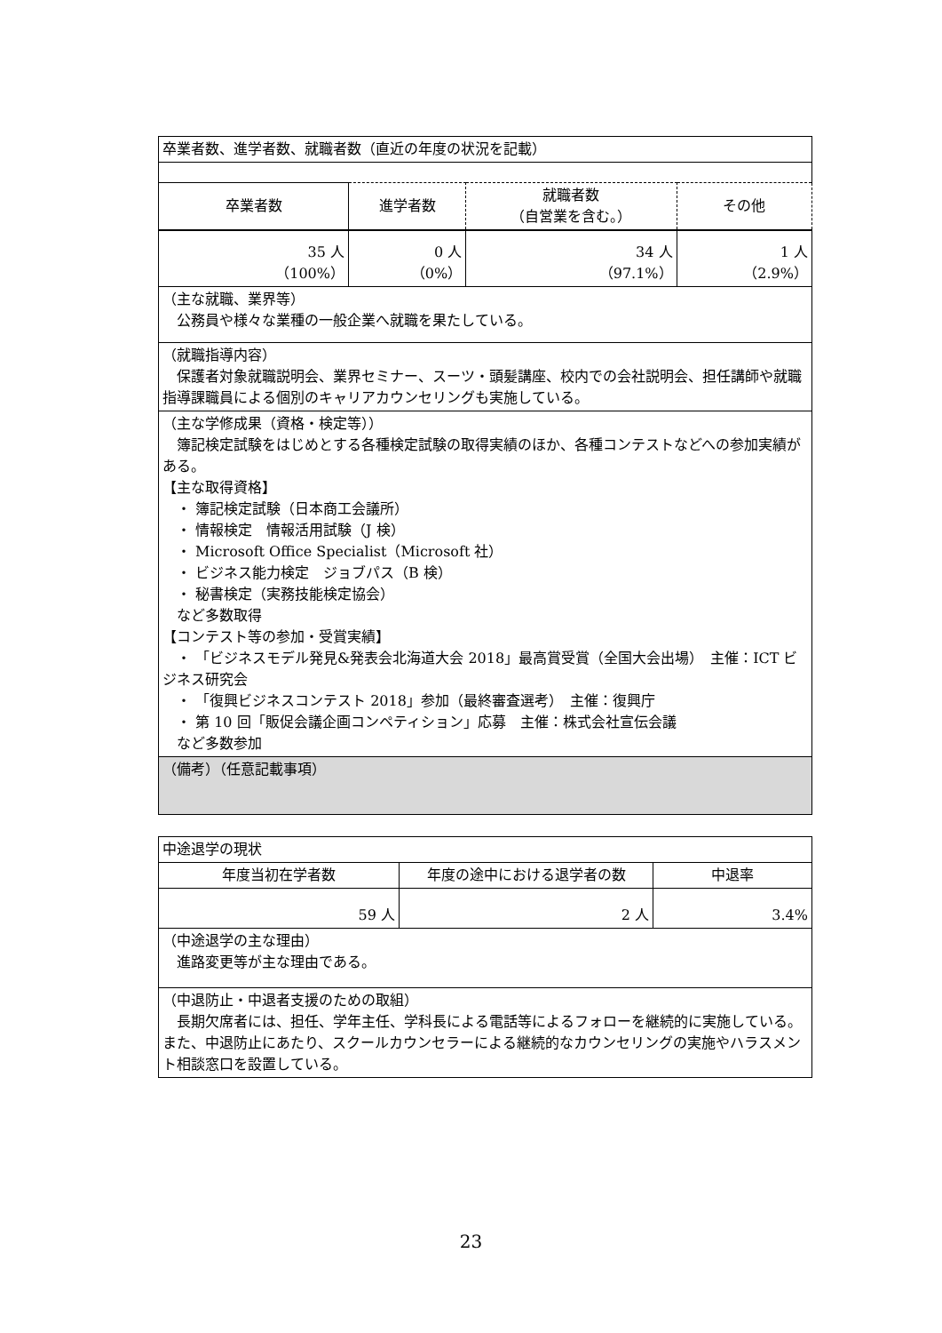| 卒業者数、進学者数、就職者数（直近の年度の状況を記載） | | | |
| 卒業者数 | 進学者数 | 就職者数 （自営業を含む。） | その他 |
| 35 人 （100%） | 0 人 （0%） | 34 人 （97.1%） | 1 人 （2.9%） |
| （主な就職、業界等） 公務員や様々な業種の一般企業へ就職を果たしている。 | | | |
| （就職指導内容） 保護者対象就職説明会、業界セミナー、スーツ・頭髪講座、校内での会社説明会、担任講師や就職指導課職員による個別のキャリアカウンセリングも実施している。 | | | |
| （主な学修成果（資格・検定等）） 簿記検定試験をはじめとする各種検定試験の取得実績のほか、各種コンテストなどへの参加実績がある。 【主な取得資格】 ・ 簿記検定試験（日本商工会議所） ・ 情報検定 情報活用試験（J 検） ・ Microsoft Office Specialist（Microsoft 社） ・ ビジネス能力検定 ジョブパス（B 検） ・ 秘書検定（実務技能検定協会） など多数取得 【コンテスト等の参加・受賞実績】 ・ 「ビジネスモデル発見&発表会北海道大会 2018」最高賞受賞（全国大会出場） 主催：ICT ビジネス研究会 ・ 「復興ビジネスコンテスト 2018」参加（最終審査選考） 主催：復興庁 ・ 第 10 回「販促会議企画コンペティション」応募 主催：株式会社宣伝会議 など多数参加 | | | |
| （備考）（任意記載事項） | | | |
| 中途退学の現状 | | |
| 年度当初在学者数 | 年度の途中における退学者の数 | 中退率 |
| 59 人 | 2 人 | 3.4% |
| （中途退学の主な理由） 進路変更等が主な理由である。 | | |
| （中退防止・中退者支援のための取組） 長期欠席者には、担任、学年主任、学科長による電話等によるフォローを継続的に実施している。また、中退防止にあたり、スクールカウンセラーによる継続的なカウンセリングの実施やハラスメント相談窓口を設置している。 | | |
23